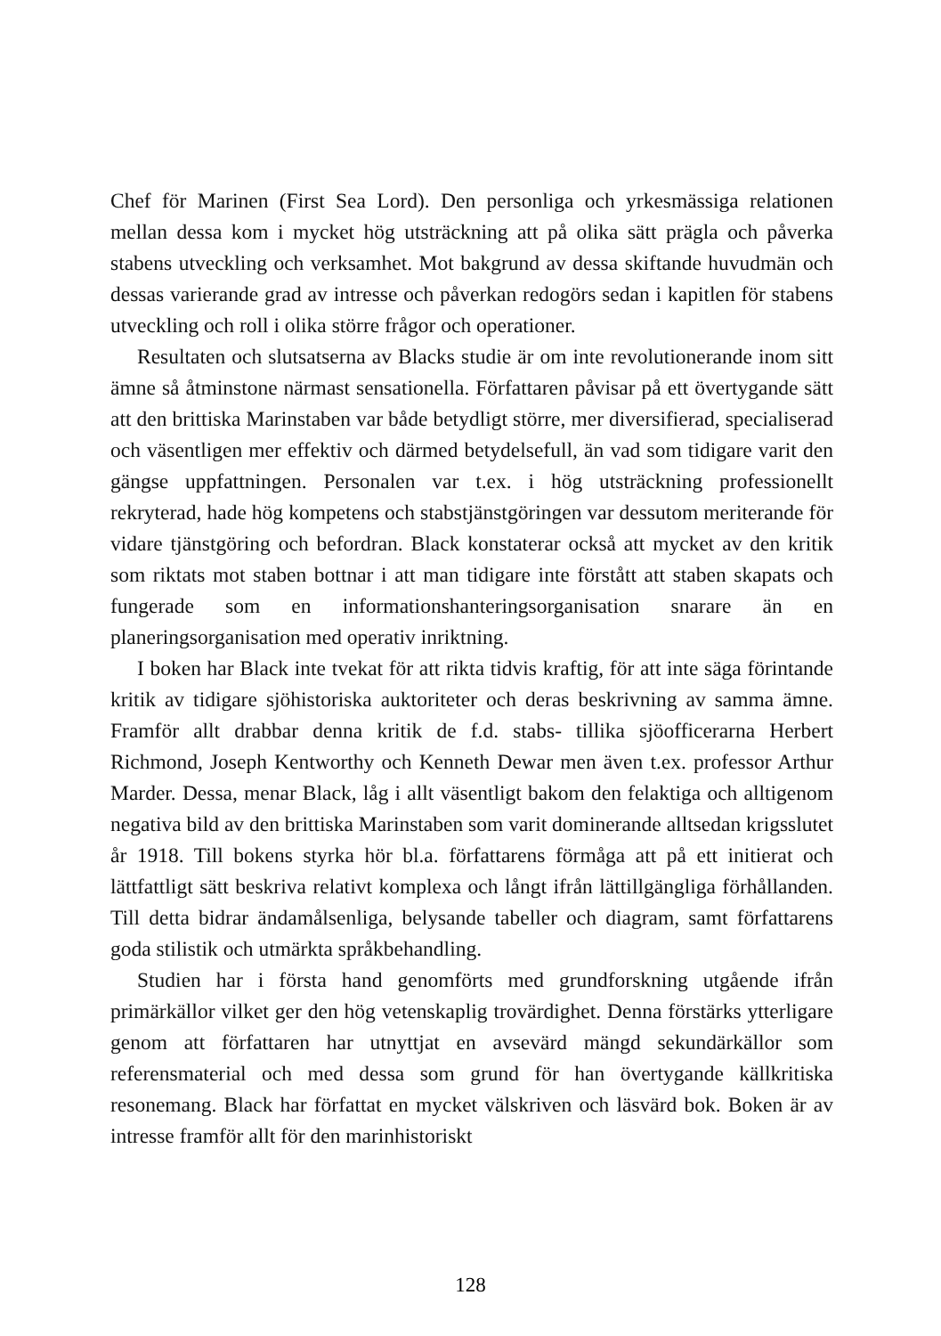Chef för Marinen (First Sea Lord). Den personliga och yrkesmässiga relationen mellan dessa kom i mycket hög utsträckning att på olika sätt prägla och påverka stabens utveckling och verksamhet. Mot bakgrund av dessa skiftande huvudmän och dessas varierande grad av intresse och påverkan redogörs sedan i kapitlen för stabens utveckling och roll i olika större frågor och operationer.
Resultaten och slutsatserna av Blacks studie är om inte revolutionerande inom sitt ämne så åtminstone närmast sensationella. Författaren påvisar på ett övertygande sätt att den brittiska Marinstaben var både betydligt större, mer diversifierad, specialiserad och väsentligen mer effektiv och därmed betydelsefull, än vad som tidigare varit den gängse uppfattningen. Personalen var t.ex. i hög utsträckning professionellt rekryterad, hade hög kompetens och stabstjänstgöringen var dessutom meriterande för vidare tjänstgöring och befordran. Black konstaterar också att mycket av den kritik som riktats mot staben bottnar i att man tidigare inte förstått att staben skapats och fungerade som en informationshanteringsorganisation snarare än en planeringsorganisation med operativ inriktning.
I boken har Black inte tvekat för att rikta tidvis kraftig, för att inte säga förintande kritik av tidigare sjöhistoriska auktoriteter och deras beskrivning av samma ämne. Framför allt drabbar denna kritik de f.d. stabs- tillika sjöofficerarna Herbert Richmond, Joseph Kentworthy och Kenneth Dewar men även t.ex. professor Arthur Marder. Dessa, menar Black, låg i allt väsentligt bakom den felaktiga och alltigenom negativa bild av den brittiska Marinstaben som varit dominerande alltsedan krigsslutet år 1918. Till bokens styrka hör bl.a. författarens förmåga att på ett initierat och lättfattligt sätt beskriva relativt komplexa och långt ifrån lättillgängliga förhållanden. Till detta bidrar ändamålsenliga, belysande tabeller och diagram, samt författarens goda stilistik och utmärkta språkbehandling.
Studien har i första hand genomförts med grundforskning utgående ifrån primärkällor vilket ger den hög vetenskaplig trovärdighet. Denna förstärks ytterligare genom att författaren har utnyttjat en avsevärd mängd sekundärkällor som referensmaterial och med dessa som grund för han övertygande källkritiska resonemang. Black har författat en mycket välskriven och läsvärd bok. Boken är av intresse framför allt för den marinhistoriskt
128